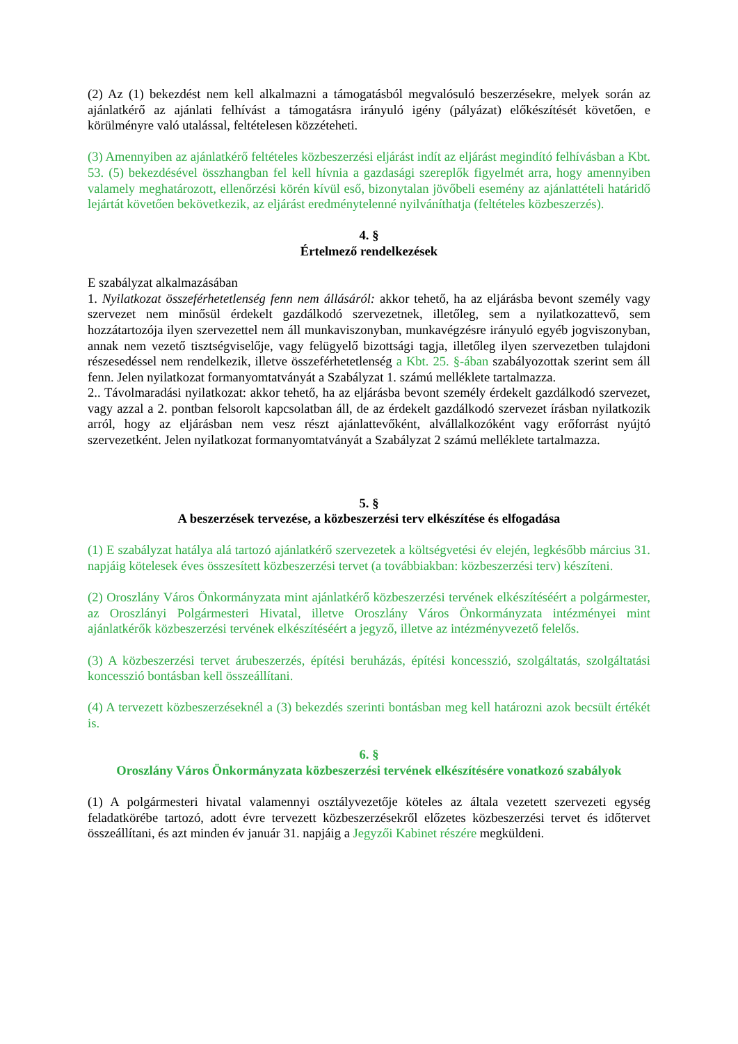(2) Az (1) bekezdést nem kell alkalmazni a támogatásból megvalósuló beszerzésekre, melyek során az ajánlatkérő az ajánlati felhívást a támogatásra irányuló igény (pályázat) előkészítését követően, e körülményre való utalással, feltételesen közzéteheti.
(3) Amennyiben az ajánlatkérő feltételes közbeszerzési eljárást indít az eljárást megindító felhívásban a Kbt. 53. (5) bekezdésével összhangban fel kell hívnia a gazdasági szereplők figyelmét arra, hogy amennyiben valamely meghatározott, ellenőrzési körén kívül eső, bizonytalan jövőbeli esemény az ajánlattételi határidő lejártát követően bekövetkezik, az eljárást eredménytelenné nyilváníthatja (feltételes közbeszerzés).
4. §
Értelmező rendelkezések
E szabályzat alkalmazásában
1. Nyilatkozat összeférhetetlenség fenn nem állásáról: akkor tehető, ha az eljárásba bevont személy vagy szervezet nem minősül érdekelt gazdálkodó szervezetnek, illetőleg, sem a nyilatkozattevő, sem hozzátartozója ilyen szervezettel nem áll munkaviszonyban, munkavégzésre irányuló egyéb jogviszonyban, annak nem vezető tisztségviselője, vagy felügyelő bizottsági tagja, illetőleg ilyen szervezetben tulajdoni részesedéssel nem rendelkezik, illetve összeférhetetlenség a Kbt. 25. §-ában szabályozottak szerint sem áll fenn. Jelen nyilatkozat formanyomtatványát a Szabályzat 1. számú melléklete tartalmazza.
2.. Távolmaradási nyilatkozat: akkor tehető, ha az eljárásba bevont személy érdekelt gazdálkodó szervezet, vagy azzal a 2. pontban felsorolt kapcsolatban áll, de az érdekelt gazdálkodó szervezet írásban nyilatkozik arról, hogy az eljárásban nem vesz részt ajánlattevőként, alvállalkozóként vagy erőforrást nyújtó szervezetként. Jelen nyilatkozat formanyomtatványát a Szabályzat 2 számú melléklete tartalmazza.
5. §
A beszerzések tervezése, a közbeszerzési terv elkészítése és elfogadása
(1) E szabályzat hatálya alá tartozó ajánlatkérő szervezetek a költségvetési év elején, legkésőbb március 31. napjáig kötelesek éves összesített közbeszerzési tervet (a továbbiakban: közbeszerzési terv) készíteni.
(2) Oroszlány Város Önkormányzata mint ajánlatkérő közbeszerzési tervének elkészítéséért a polgármester, az Oroszlányi Polgármesteri Hivatal, illetve Oroszlány Város Önkormányzata intézményei mint ajánlatkérők közbeszerzési tervének elkészítéséért a jegyző, illetve az intézményvezető felelős.
(3) A közbeszerzési tervet árubeszerzés, építési beruházás, építési koncesszió, szolgáltatás, szolgáltatási koncesszió bontásban kell összeállítani.
(4) A tervezett közbeszerzéseknél a (3) bekezdés szerinti bontásban meg kell határozni azok becsült értékét is.
6. §
Oroszlány Város Önkormányzata közbeszerzési tervének elkészítésére vonatkozó szabályok
(1) A polgármesteri hivatal valamennyi osztályvezetője köteles az általa vezetett szervezeti egység feladatkörébe tartozó, adott évre tervezett közbeszerzésekről előzetes közbeszerzési tervet és időtervet összeállítani, és azt minden év január 31. napjáig a Jegyzői Kabinet részére megküldeni.